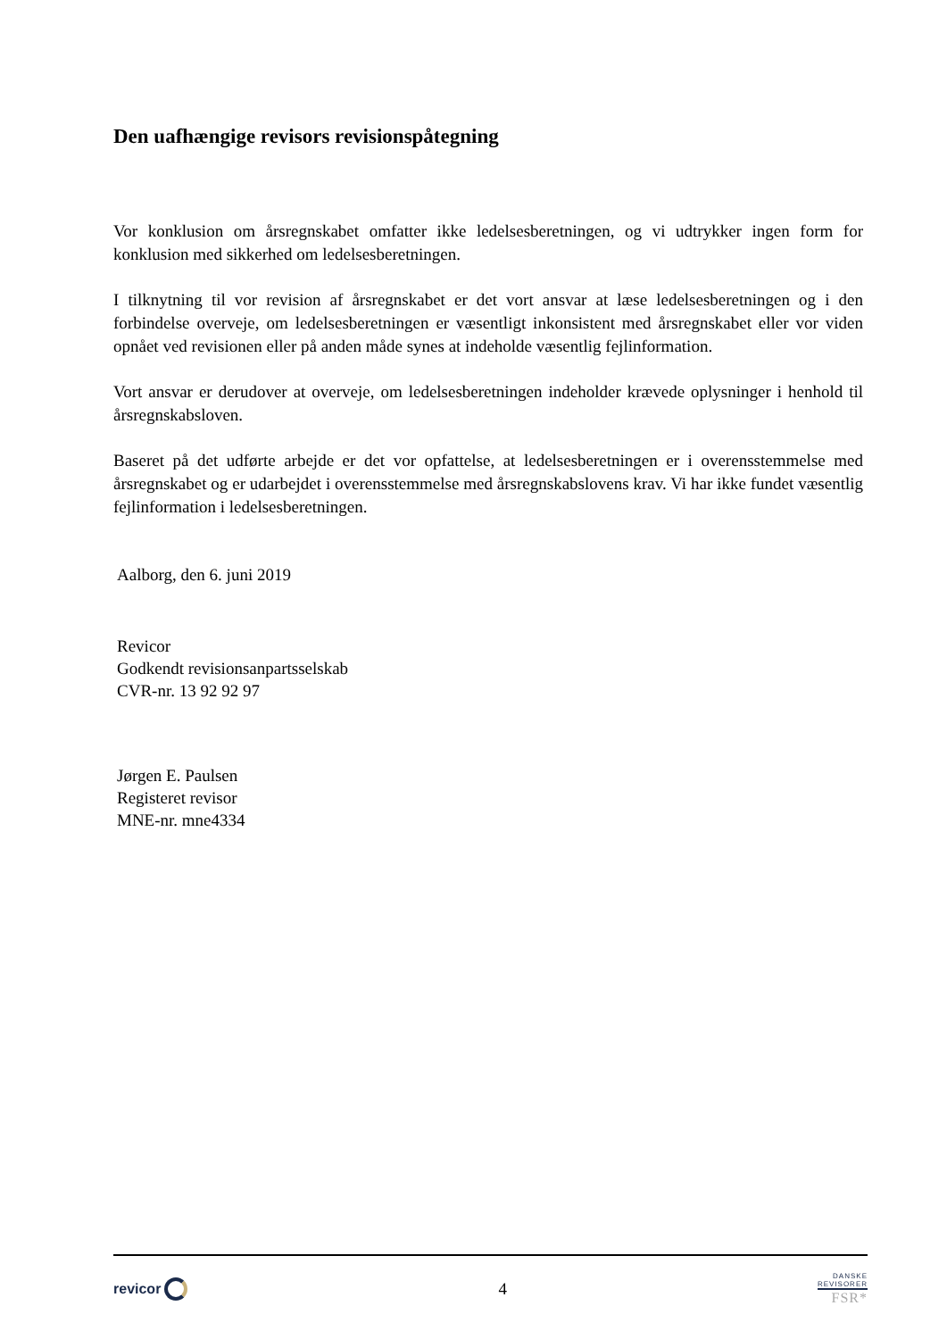Den uafhængige revisors revisionspåtegning
Vor konklusion om årsregnskabet omfatter ikke ledelsesberetningen, og vi udtrykker ingen form for konklusion med sikkerhed om ledelsesberetningen.
I tilknytning til vor revision af årsregnskabet er det vort ansvar at læse ledelsesberetningen og i den forbindelse overveje, om ledelsesberetningen er væsentligt inkonsistent med årsregnskabet eller vor viden opnået ved revisionen eller på anden måde synes at indeholde væsentlig fejlinformation.
Vort ansvar er derudover at overveje, om ledelsesberetningen indeholder krævede oplysninger i henhold til årsregnskabsloven.
Baseret på det udførte arbejde er det vor opfattelse, at ledelsesberetningen er i overensstemmelse med årsregnskabet og er udarbejdet i overensstemmelse med årsregnskabslovens krav. Vi har ikke fundet væsentlig fejlinformation i ledelsesberetningen.
Aalborg, den 6. juni 2019
Revicor
Godkendt revisionsanpartsselskab
CVR-nr. 13 92 92 97
Jørgen E. Paulsen
Registeret revisor
MNE-nr. mne4334
revicor
4
DANSKE
REVISORER
FSR*